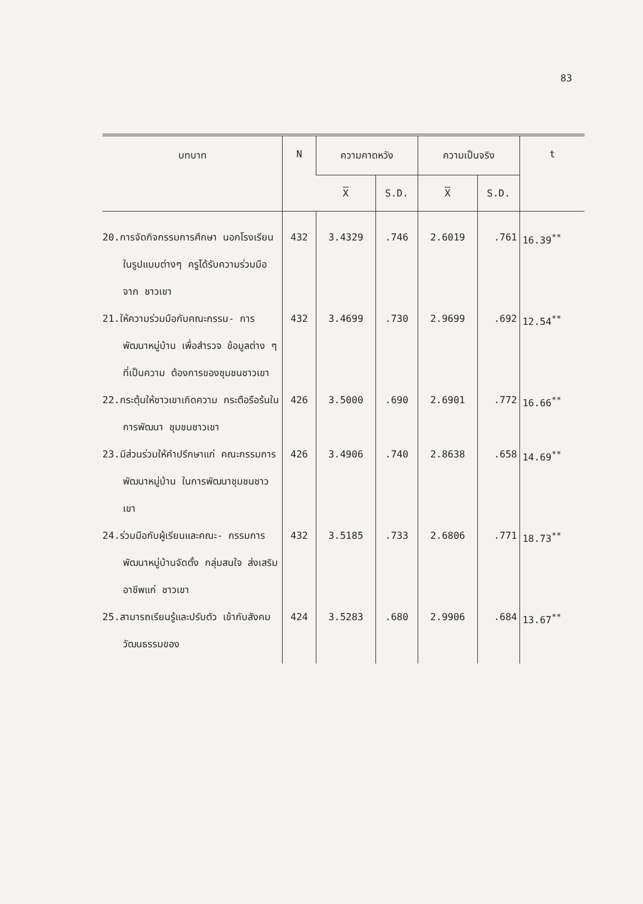83
| บทบาท | N | ความคาดหวัง | | ความเป็นจริง | | t |
| --- | --- | --- | --- | --- | --- | --- |
| | | X | S.D. | X | S.D. | |
| 20.การจัดกิจกรรมการศึกษา นอกโรงเรียนในรูปแบบต่างๆ ครูได้รับความร่วมมือจาก ชาวเขา | 432 | 3.4329 | .746 | 2.6019 | .761 | 16.39<sup>**</sup> |
| 21.ให้ความร่วมมือกับคณะกรรม- การพัฒนาหมู่บ้าน เพื่อสำรวจ ข้อมูลต่าง ๆ ที่เป็นความ ต้องการของชุมชนชาวเขา | 432 | 3.4699 | .730 | 2.9699 | .692 | 12.54<sup>**</sup> |
| 22.กระตุ้นให้ชาวเขาเกิดความ กระตือรือร้นในการพัฒนา ชุมชนชาวเขา | 426 | 3.5000 | .690 | 2.6901 | .772 | 16.66<sup>**</sup> |
| 23.มีส่วนร่วมให้คำปรึกษาแก่ คณะกรรมการพัฒนาหมู่บ้าน ในการพัฒนาชุมชนชาวเขา | 426 | 3.4906 | .740 | 2.8638 | .658 | 14.69<sup>**</sup> |
| 24.ร่วมมือกับผู้เรียนและคณะ- กรรมการพัฒนาหมู่บ้านจัดตั้ง กลุ่มสนใจ ส่งเสริมอาชีพแก่ ชาวเขา | 432 | 3.5185 | .733 | 2.6806 | .771 | 18.73<sup>**</sup> |
| 25.สามารถเรียนรู้และปรับตัว เข้ากับสังคม วัฒนธรรมของ | 424 | 3.5283 | .680 | 2.9906 | .684 | 13.67<sup>**</sup> |